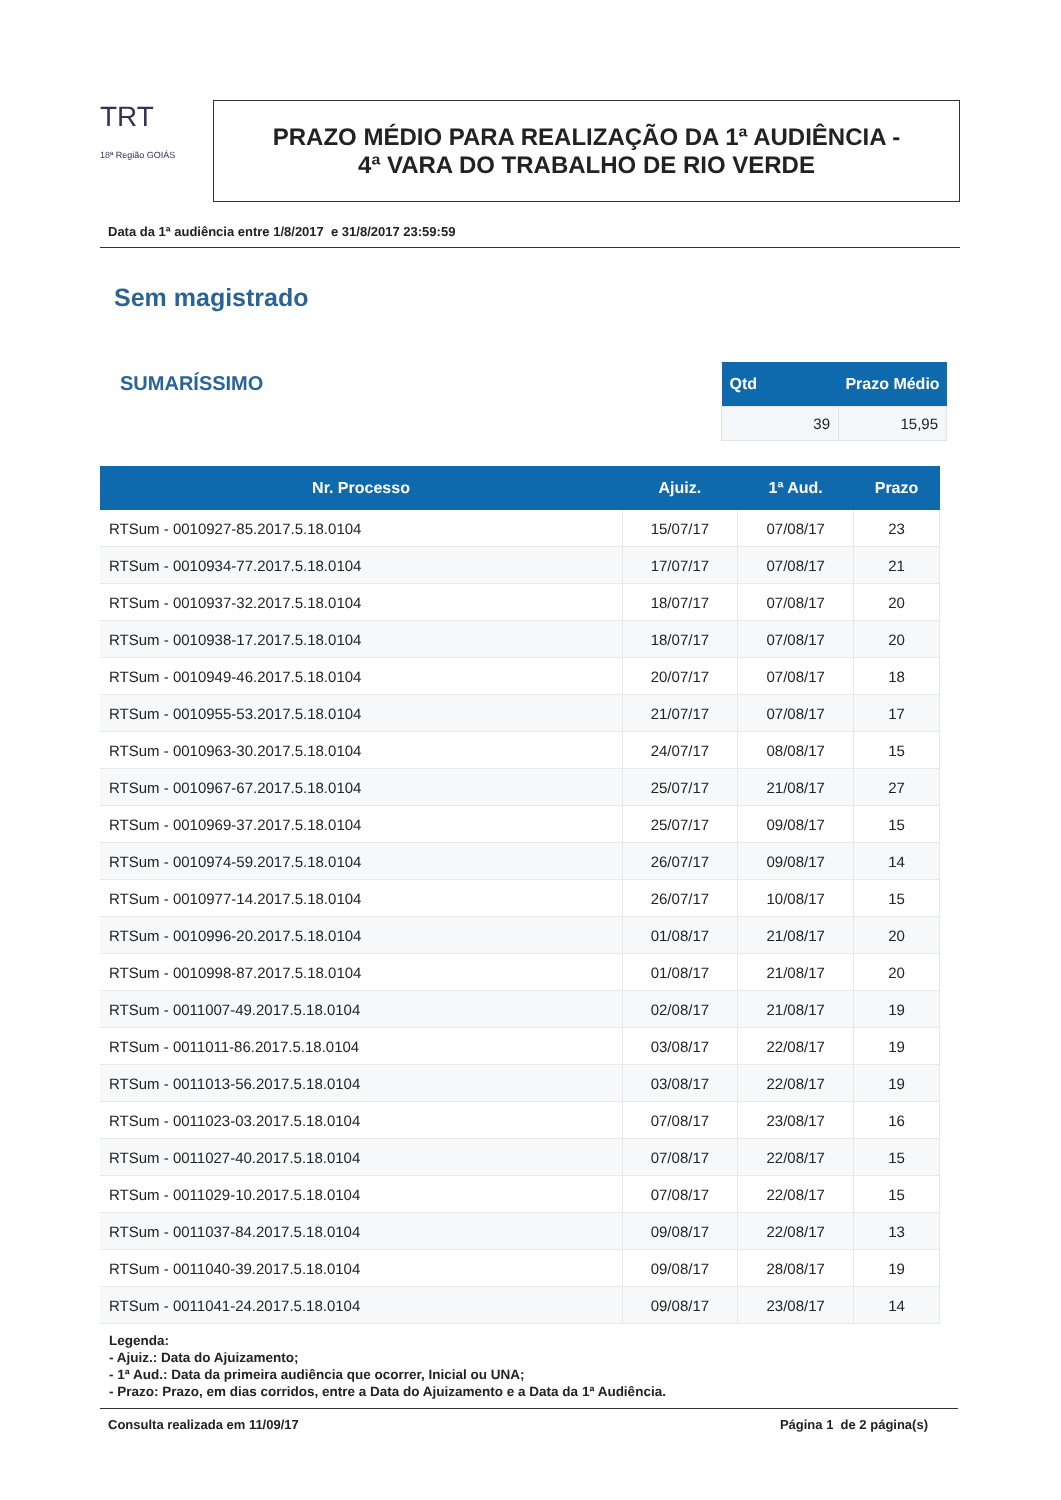TRT
18ª Região GOIÁS
PRAZO MÉDIO PARA REALIZAÇÃO DA 1ª AUDIÊNCIA -
4ª VARA DO TRABALHO DE RIO VERDE
Data da 1ª audiência entre 1/8/2017 e 31/8/2017 23:59:59
Sem magistrado
SUMARÍSSIMO
| Qtd | Prazo Médio |
| --- | --- |
| 39 | 15,95 |
| Nr. Processo | Ajuiz. | 1ª Aud. | Prazo |
| --- | --- | --- | --- |
| RTSum - 0010927-85.2017.5.18.0104 | 15/07/17 | 07/08/17 | 23 |
| RTSum - 0010934-77.2017.5.18.0104 | 17/07/17 | 07/08/17 | 21 |
| RTSum - 0010937-32.2017.5.18.0104 | 18/07/17 | 07/08/17 | 20 |
| RTSum - 0010938-17.2017.5.18.0104 | 18/07/17 | 07/08/17 | 20 |
| RTSum - 0010949-46.2017.5.18.0104 | 20/07/17 | 07/08/17 | 18 |
| RTSum - 0010955-53.2017.5.18.0104 | 21/07/17 | 07/08/17 | 17 |
| RTSum - 0010963-30.2017.5.18.0104 | 24/07/17 | 08/08/17 | 15 |
| RTSum - 0010967-67.2017.5.18.0104 | 25/07/17 | 21/08/17 | 27 |
| RTSum - 0010969-37.2017.5.18.0104 | 25/07/17 | 09/08/17 | 15 |
| RTSum - 0010974-59.2017.5.18.0104 | 26/07/17 | 09/08/17 | 14 |
| RTSum - 0010977-14.2017.5.18.0104 | 26/07/17 | 10/08/17 | 15 |
| RTSum - 0010996-20.2017.5.18.0104 | 01/08/17 | 21/08/17 | 20 |
| RTSum - 0010998-87.2017.5.18.0104 | 01/08/17 | 21/08/17 | 20 |
| RTSum - 0011007-49.2017.5.18.0104 | 02/08/17 | 21/08/17 | 19 |
| RTSum - 0011011-86.2017.5.18.0104 | 03/08/17 | 22/08/17 | 19 |
| RTSum - 0011013-56.2017.5.18.0104 | 03/08/17 | 22/08/17 | 19 |
| RTSum - 0011023-03.2017.5.18.0104 | 07/08/17 | 23/08/17 | 16 |
| RTSum - 0011027-40.2017.5.18.0104 | 07/08/17 | 22/08/17 | 15 |
| RTSum - 0011029-10.2017.5.18.0104 | 07/08/17 | 22/08/17 | 15 |
| RTSum - 0011037-84.2017.5.18.0104 | 09/08/17 | 22/08/17 | 13 |
| RTSum - 0011040-39.2017.5.18.0104 | 09/08/17 | 28/08/17 | 19 |
| RTSum - 0011041-24.2017.5.18.0104 | 09/08/17 | 23/08/17 | 14 |
Legenda:
- Ajuiz.: Data do Ajuizamento;
- 1ª Aud.: Data da primeira audiência que ocorrer, Inicial ou UNA;
- Prazo: Prazo, em dias corridos, entre a Data do Ajuizamento e a Data da 1ª Audiência.
Consulta realizada em 11/09/17 Página 1 de 2 página(s)